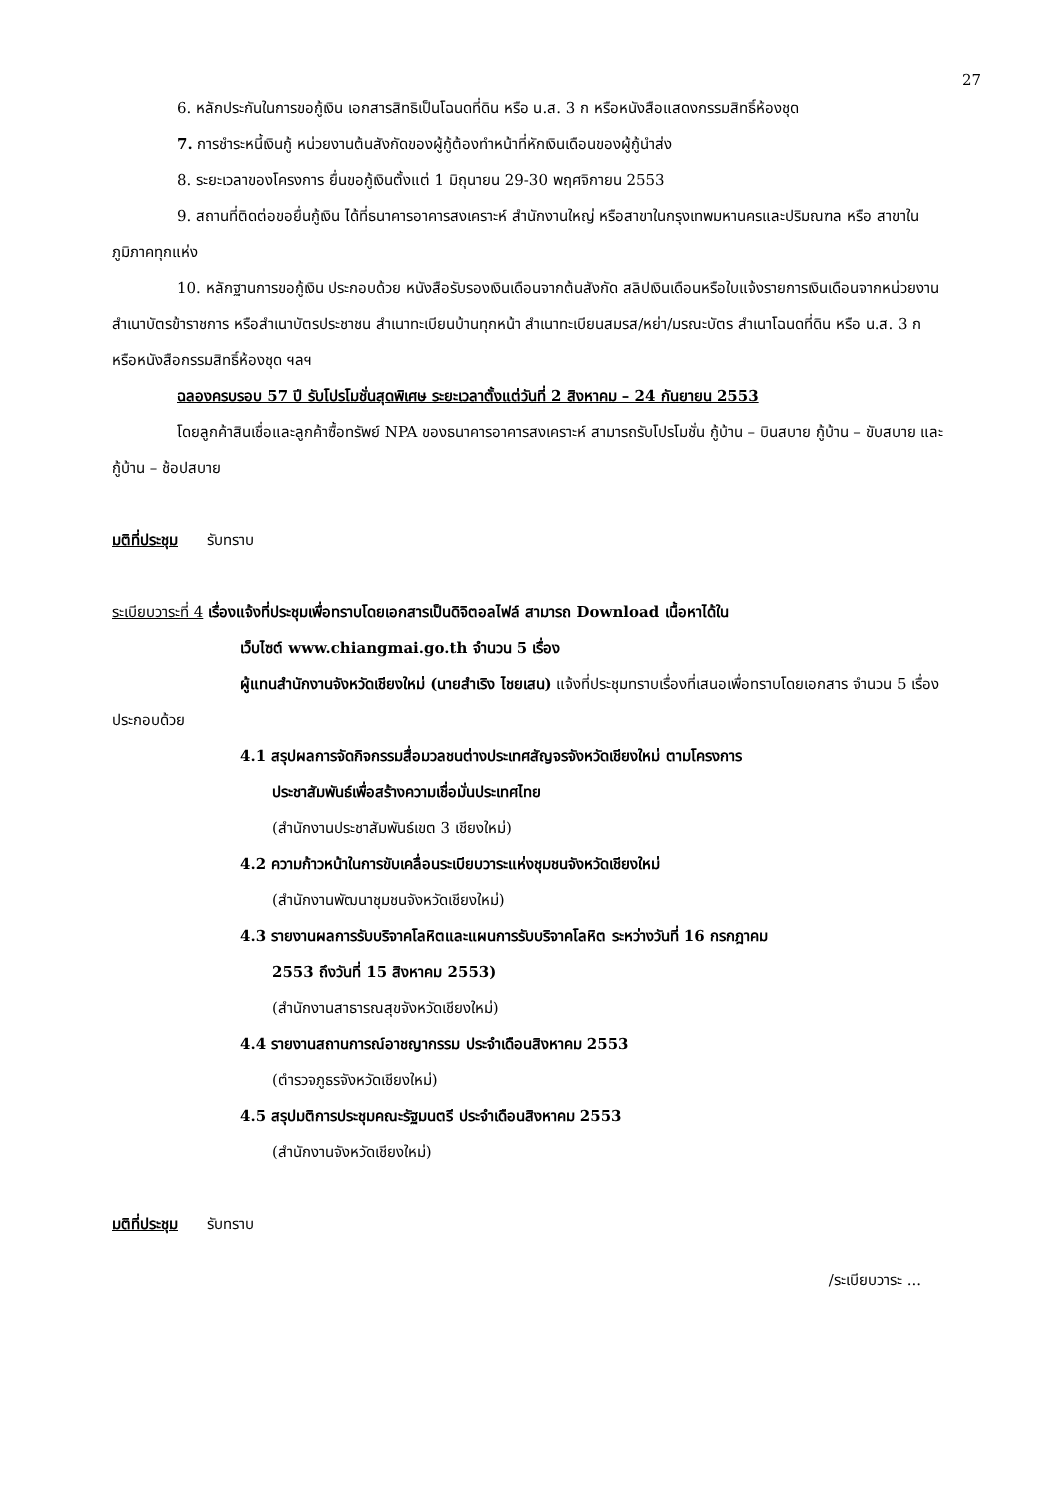27
6. หลักประกันในการขอกู้เงิน เอกสารสิทธิเป็นโฉนดที่ดิน หรือ น.ส. 3 ก หรือหนังสือแสดงกรรมสิทธิ์ห้องชุด
7. การชำระหนี้เงินกู้ หน่วยงานต้นสังกัดของผู้กู้ต้องทำหน้าที่หักเงินเดือนของผู้กู้นำส่ง
8. ระยะเวลาของโครงการ ยื่นขอกู้เงินตั้งแต่ 1 มิถุนายน 29-30 พฤศจิกายน 2553
9. สถานที่ติดต่อขอยื่นกู้เงิน ได้ที่ธนาคารอาคารสงเคราะห์ สำนักงานใหญ่ หรือสาขาในกรุงเทพมหานครและปริมณฑล หรือ สาขาในภูมิภาคทุกแห่ง
10. หลักฐานการขอกู้เงิน ประกอบด้วย หนังสือรับรองเงินเดือนจากต้นสังกัด สลิปเงินเดือนหรือใบแจ้งรายการเงินเดือนจากหน่วยงาน สำเนาบัตรข้าราชการ หรือสำเนาบัตรประชาชน สำเนาทะเบียนบ้านทุกหน้า สำเนาทะเบียนสมรส/หย่า/มรณะบัตร สำเนาโฉนดที่ดิน หรือ น.ส. 3 ก หรือหนังสือกรรมสิทธิ์ห้องชุด ฯลฯ
ฉลองครบรอบ 57 ปี รับโปรโมชั่นสุดพิเศษ ระยะเวลาตั้งแต่วันที่ 2 สิงหาคม – 24 กันยายน 2553
โดยลูกค้าสินเชื่อและลูกค้าซื้อทรัพย์ NPA ของธนาคารอาคารสงเคราะห์ สามารถรับโปรโมชั่น กู้บ้าน – บินสบาย กู้บ้าน – ขับสบาย และกู้บ้าน – ช้อปสบาย
มติที่ประชุม รับทราบ
ระเบียบวาระที่ 4 เรื่องแจ้งที่ประชุมเพื่อทราบโดยเอกสารเป็นดิจิตอลไฟล์ สามารถ Download เนื้อหาได้ใน
เว็บไซต์ www.chiangmai.go.th จำนวน 5 เรื่อง
ผู้แทนสำนักงานจังหวัดเชียงใหม่ (นายสำเริง ไชยเสน) แจ้งที่ประชุมทราบเรื่องที่เสนอเพื่อทราบโดยเอกสาร จำนวน 5 เรื่อง ประกอบด้วย
4.1 สรุปผลการจัดกิจกรรมสื่อมวลชนต่างประเทศสัญจรจังหวัดเชียงใหม่ ตามโครงการ
ประชาสัมพันธ์เพื่อสร้างความเชื่อมั่นประเทศไทย
(สำนักงานประชาสัมพันธ์เขต 3 เชียงใหม่)
4.2 ความก้าวหน้าในการขับเคลื่อนระเบียบวาระแห่งชุมชนจังหวัดเชียงใหม่
(สำนักงานพัฒนาชุมชนจังหวัดเชียงใหม่)
4.3 รายงานผลการรับบริจาคโลหิตและแผนการรับบริจาคโลหิต ระหว่างวันที่ 16 กรกฎาคม
2553 ถึงวันที่ 15 สิงหาคม 2553)
(สำนักงานสาธารณสุขจังหวัดเชียงใหม่)
4.4 รายงานสถานการณ์อาชญากรรม ประจำเดือนสิงหาคม 2553
(ตำรวจภูธรจังหวัดเชียงใหม่)
4.5 สรุปมติการประชุมคณะรัฐมนตรี ประจำเดือนสิงหาคม 2553
(สำนักงานจังหวัดเชียงใหม่)
มติที่ประชุม รับทราบ
/ระเบียบวาระ ...